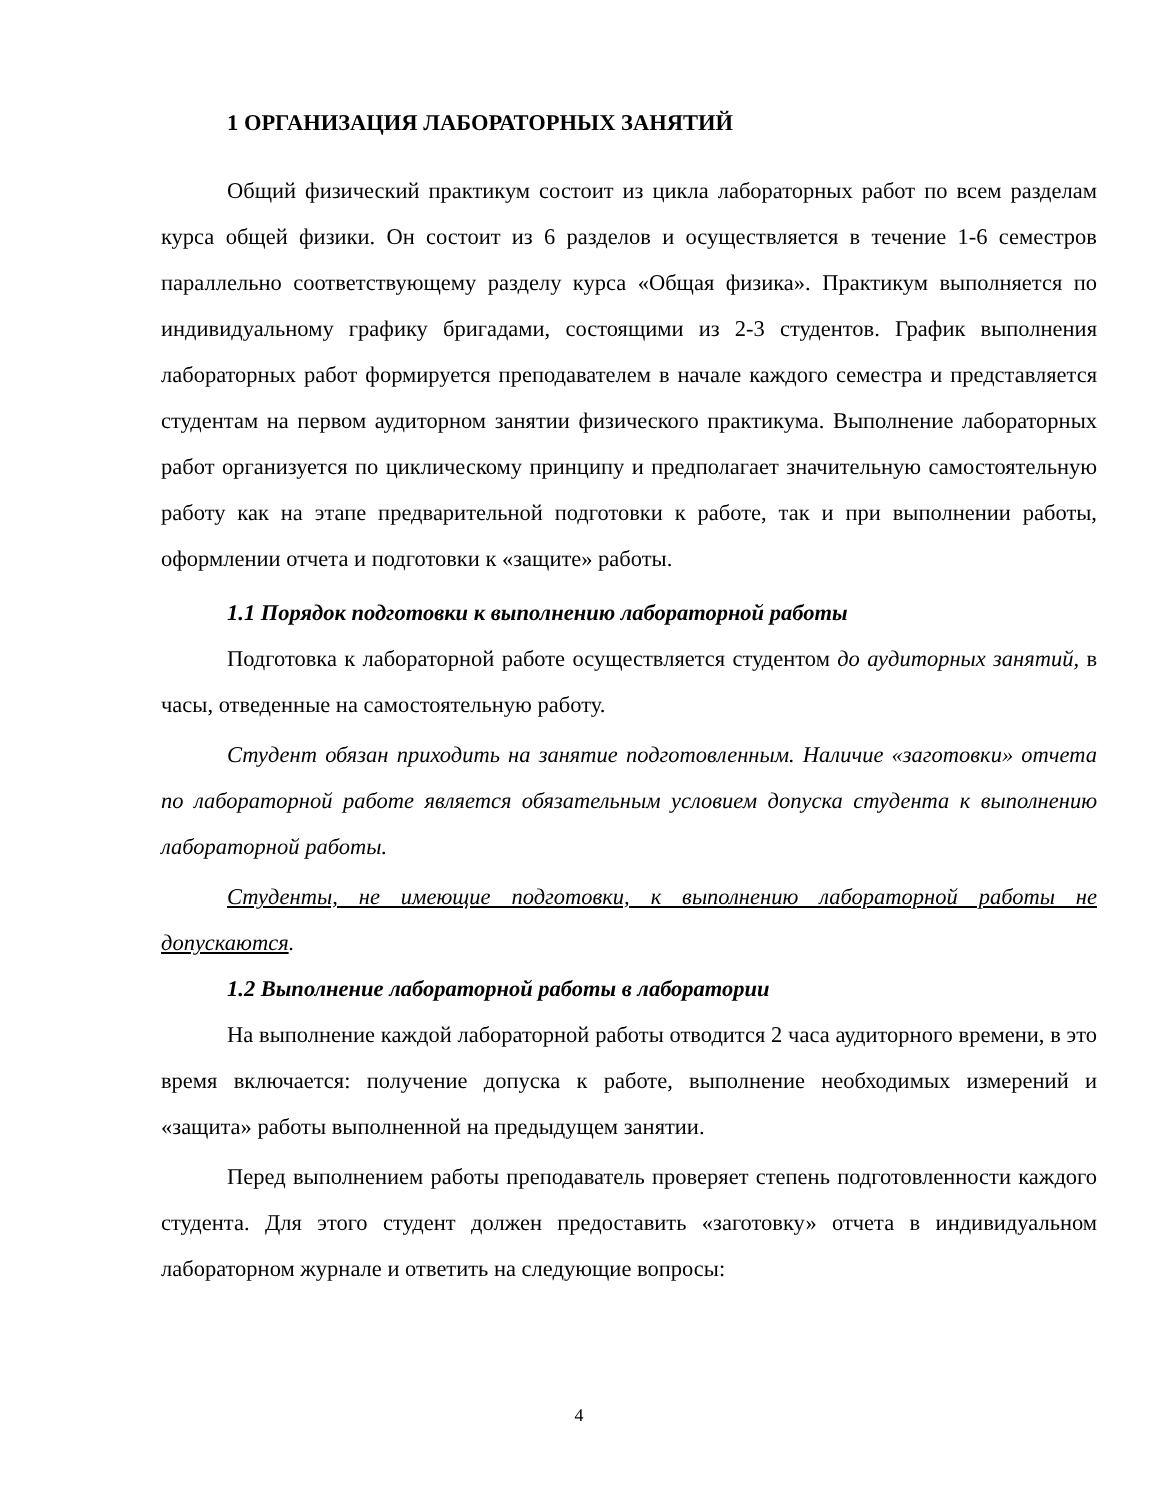1 ОРГАНИЗАЦИЯ ЛАБОРАТОРНЫХ ЗАНЯТИЙ
Общий физический практикум состоит из цикла лабораторных работ по всем разделам курса общей физики. Он состоит из 6 разделов и осуществляется в течение 1-6 семестров параллельно соответствующему разделу курса «Общая физика». Практикум выполняется по индивидуальному графику бригадами, состоящими из 2-3 студентов. График выполнения лабораторных работ формируется преподавателем в начале каждого семестра и представляется студентам на первом аудиторном занятии физического практикума. Выполнение лабораторных работ организуется по циклическому принципу и предполагает значительную самостоятельную работу как на этапе предварительной подготовки к работе, так и при выполнении работы, оформлении отчета и подготовки к «защите» работы.
1.1 Порядок подготовки к выполнению лабораторной работы
Подготовка к лабораторной работе осуществляется студентом до аудиторных занятий, в часы, отведенные на самостоятельную работу.
Студент обязан приходить на занятие подготовленным. Наличие «заготовки» отчета по лабораторной работе является обязательным условием допуска студента к выполнению лабораторной работы.
Студенты, не имеющие подготовки, к выполнению лабораторной работы не допускаются.
1.2 Выполнение лабораторной работы в лаборатории
На выполнение каждой лабораторной работы отводится 2 часа аудиторного времени, в это время включается: получение допуска к работе, выполнение необходимых измерений и «защита» работы выполненной на предыдущем занятии.
Перед выполнением работы преподаватель проверяет степень подготовленности каждого студента. Для этого студент должен предоставить «заготовку» отчета в индивидуальном лабораторном журнале и ответить на следующие вопросы:
4